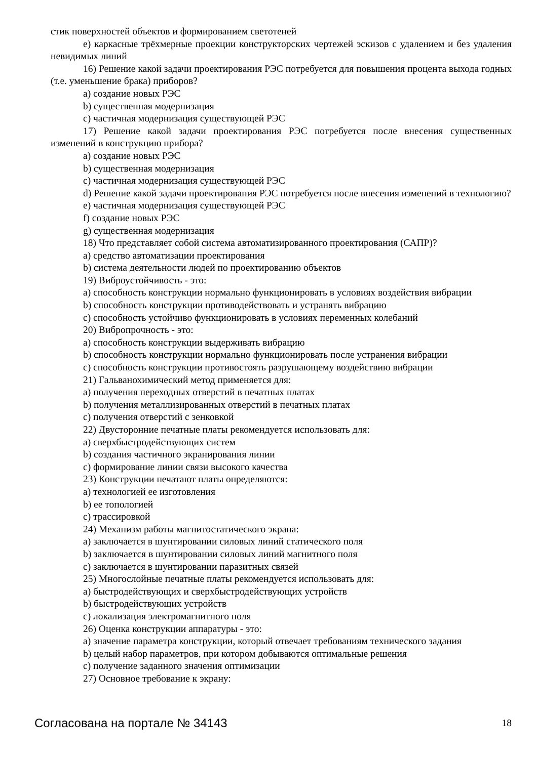стик поверхностей объектов и формированием светотеней
e) каркасные трёхмерные проекции конструкторских чертежей эскизов с удалением и без удаления невидимых линий
16) Решение какой задачи проектирования РЭС потребуется для повышения процента выхода годных (т.е. уменьшение брака) приборов?
a) создание новых РЭС
b) существенная модернизация
c) частичная модернизация существующей РЭС
17) Решение какой задачи проектирования РЭС потребуется после внесения существенных изменений в конструкцию прибора?
a) создание новых РЭС
b) существенная модернизация
c) частичная модернизация существующей РЭС
d) Решение какой задачи проектирования РЭС потребуется после внесения изменений в технологию?
e) частичная модернизация существующей РЭС
f) создание новых РЭС
g) существенная модернизация
18) Что представляет собой система автоматизированного проектирования (САПР)?
a) средство автоматизации проектирования
b) система деятельности людей по проектированию объектов
19) Виброустойчивость - это:
a) способность конструкции нормально функционировать в условиях воздействия вибрации
b) способность конструкции противодействовать и устранять вибрацию
c) способность устойчиво функционировать в условиях переменных колебаний
20) Вибропрочность - это:
a) способность конструкции выдерживать вибрацию
b) способность конструкции нормально функционировать после устранения вибрации
c) способность конструкции противостоять разрушающему воздействию вибрации
21) Гальванохимический метод применяется для:
a) получения переходных отверстий в печатных платах
b) получения металлизированных отверстий в печатных платах
c) получения отверстий с зенковкой
22) Двусторонние печатные платы рекомендуется использовать для:
a) сверхбыстродействующих систем
b) создания частичного экранирования линии
c) формирование линии связи высокого качества
23) Конструкции печатают платы определяются:
a) технологией ее изготовления
b) ее топологией
c) трассировкой
24) Механизм работы магнитостатического экрана:
a) заключается в шунтировании силовых линий статического поля
b) заключается в шунтировании силовых линий магнитного поля
c) заключается в шунтировании паразитных связей
25) Многослойные печатные платы рекомендуется использовать для:
a) быстродействующих и сверхбыстродействующих устройств
b) быстродействующих устройств
c) локализация электромагнитного поля
26) Оценка конструкции аппаратуры - это:
a) значение параметра конструкции, который отвечает требованиям технического задания
b) целый набор параметров, при котором добываются оптимальные решения
c) получение заданного значения оптимизации
27) Основное требование к экрану:
Согласована на портале № 34143 18